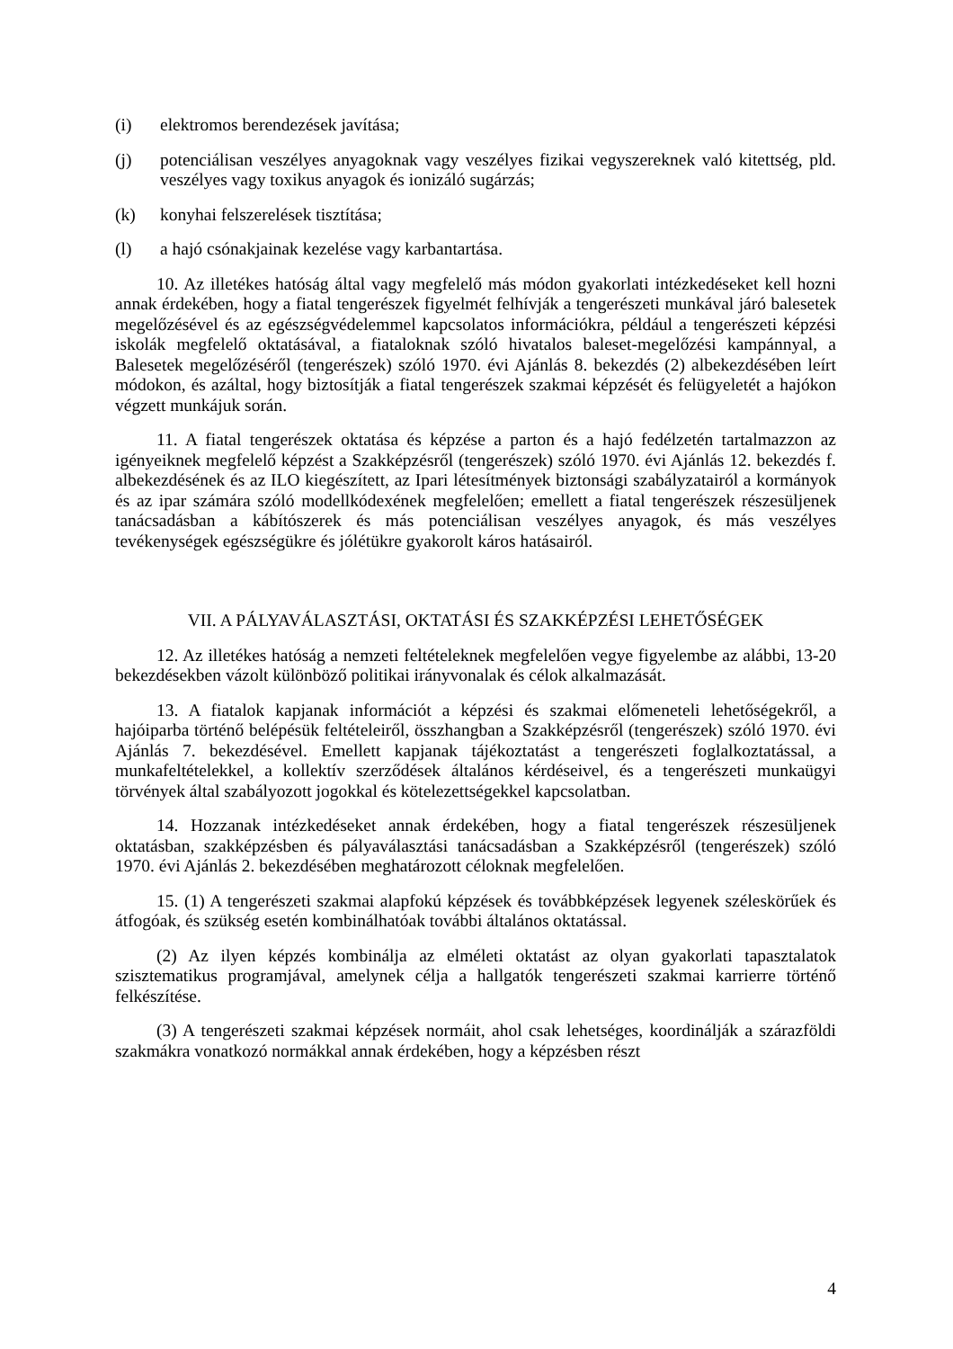(i) elektromos berendezések javítása;
(j) potenciálisan veszélyes anyagoknak vagy veszélyes fizikai vegyszereknek való kitettség, pld. veszélyes vagy toxikus anyagok és ionizáló sugárzás;
(k) konyhai felszerelések tisztítása;
(l) a hajó csónakjainak kezelése vagy karbantartása.
10. Az illetékes hatóság által vagy megfelelő más módon gyakorlati intézkedéseket kell hozni annak érdekében, hogy a fiatal tengerészek figyelmét felhívják a tengerészeti munkával járó balesetek megelőzésével és az egészségvédelemmel kapcsolatos információkra, például a tengerészeti képzési iskolák megfelelő oktatásával, a fiataloknak szóló hivatalos baleset-megelőzési kampánnyal, a Balesetek megelőzéséről (tengerészek) szóló 1970. évi Ajánlás 8. bekezdés (2) albekezdésében leírt módokon, és azáltal, hogy biztosítják a fiatal tengerészek szakmai képzését és felügyeletét a hajókon végzett munkájuk során.
11. A fiatal tengerészek oktatása és képzése a parton és a hajó fedélzetén tartalmazzon az igényeiknek megfelelő képzést a Szakképzésről (tengerészek) szóló 1970. évi Ajánlás 12. bekezdés f. albekezdésének és az ILO kiegészített, az Ipari létesítmények biztonsági szabályzatairól a kormányok és az ipar számára szóló modellkódexének megfelelően; emellett a fiatal tengerészek részesüljenek tanácsadásban a kábítószerek és más potenciálisan veszélyes anyagok, és más veszélyes tevékenységek egészségükre és jólétükre gyakorolt káros hatásairól.
VII. A PÁLYAVÁLASZTÁSI, OKTATÁSI ÉS SZAKKÉPZÉSI LEHETŐSÉGEK
12. Az illetékes hatóság a nemzeti feltételeknek megfelelően vegye figyelembe az alábbi, 13-20 bekezdésekben vázolt különböző politikai irányvonalak és célok alkalmazását.
13. A fiatalok kapjanak információt a képzési és szakmai előmeneteli lehetőségekről, a hajóiparba történő belépésük feltételeiről, összhangban a Szakképzésről (tengerészek) szóló 1970. évi Ajánlás 7. bekezdésével. Emellett kapjanak tájékoztatást a tengerészeti foglalkoztatással, a munkafeltételekkel, a kollektív szerződések általános kérdéseivel, és a tengerészeti munkaügyi törvények által szabályozott jogokkal és kötelezettségekkel kapcsolatban.
14. Hozzanak intézkedéseket annak érdekében, hogy a fiatal tengerészek részesüljenek oktatásban, szakképzésben és pályaválasztási tanácsadásban a Szakképzésről (tengerészek) szóló 1970. évi Ajánlás 2. bekezdésében meghatározott céloknak megfelelően.
15. (1) A tengerészeti szakmai alapfokú képzések és továbbképzések legyenek széleskörűek és átfogóak, és szükség esetén kombinálhatóak további általános oktatással.
(2) Az ilyen képzés kombinálja az elméleti oktatást az olyan gyakorlati tapasztalatok szisztematikus programjával, amelynek célja a hallgatók tengerészeti szakmai karrierre történő felkészítése.
(3) A tengerészeti szakmai képzések normáit, ahol csak lehetséges, koordinálják a szárazföldi szakmákra vonatkozó normákkal annak érdekében, hogy a képzésben részt
4